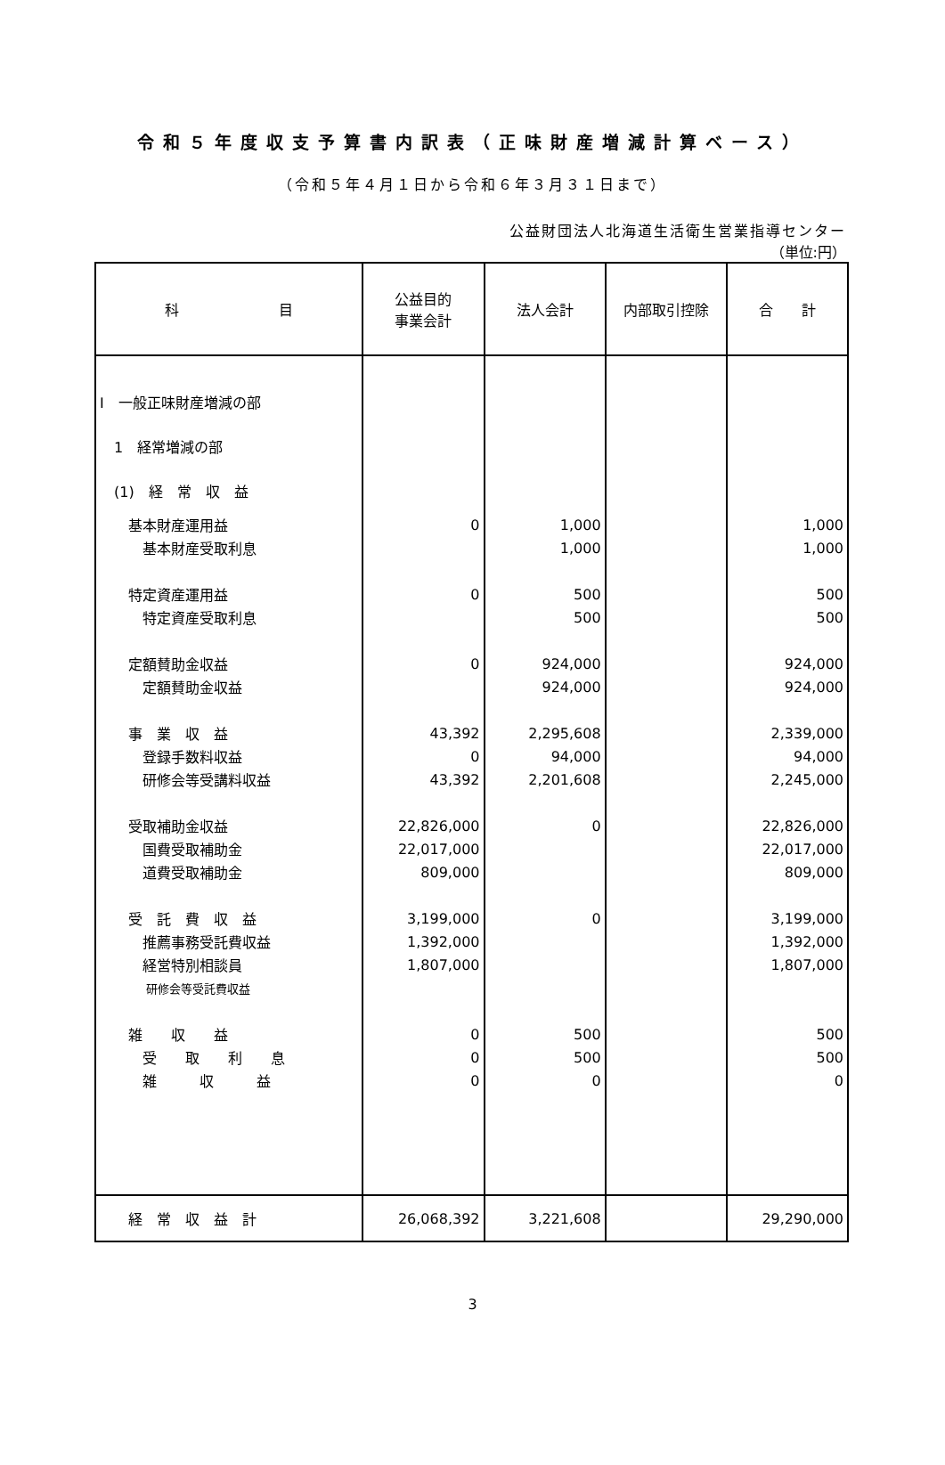令和５年度収支予算書内訳表（正味財産増減計算ベース）
（令和５年４月１日から令和６年３月３１日まで）
公益財団法人北海道生活衛生営業指導センター
（単位:円）
| 科 目 | 公益目的 事業会計 | 法人会計 | 内部取引控除 | 合 計 |
| --- | --- | --- | --- | --- |
| Ⅰ 一般正味財産増減の部 | | | | |
| 1 経常増減の部 | | | | |
| (1) 経 常 収 益 | | | | |
| 基本財産運用益 | 0 | 1,000 | | 1,000 |
| 基本財産受取利息 | | 1,000 | | 1,000 |
| 特定資産運用益 | 0 | 500 | | 500 |
| 特定資産受取利息 | | 500 | | 500 |
| 定額賛助金収益 | 0 | 924,000 | | 924,000 |
| 定額賛助金収益 | | 924,000 | | 924,000 |
| 事 業 収 益 | 43,392 | 2,295,608 | | 2,339,000 |
| 登録手数料収益 | 0 | 94,000 | | 94,000 |
| 研修会等受講料収益 | 43,392 | 2,201,608 | | 2,245,000 |
| 受取補助金収益 | 22,826,000 | 0 | | 22,826,000 |
| 国費受取補助金 | 22,017,000 | | | 22,017,000 |
| 道費受取補助金 | 809,000 | | | 809,000 |
| 受 託 費 収 益 | 3,199,000 | 0 | | 3,199,000 |
| 推薦事務受託費収益 | 1,392,000 | | | 1,392,000 |
| 経営特別相談員 | 1,807,000 | | | 1,807,000 |
| 研修会等受託費収益 | | | | |
| 雑 収 益 | 0 | 500 | | 500 |
| 受 取 利 息 | 0 | 500 | | 500 |
| 雑 収 益 | 0 | 0 | | 0 |
| 経 常 収 益 計 | 26,068,392 | 3,221,608 | | 29,290,000 |
3